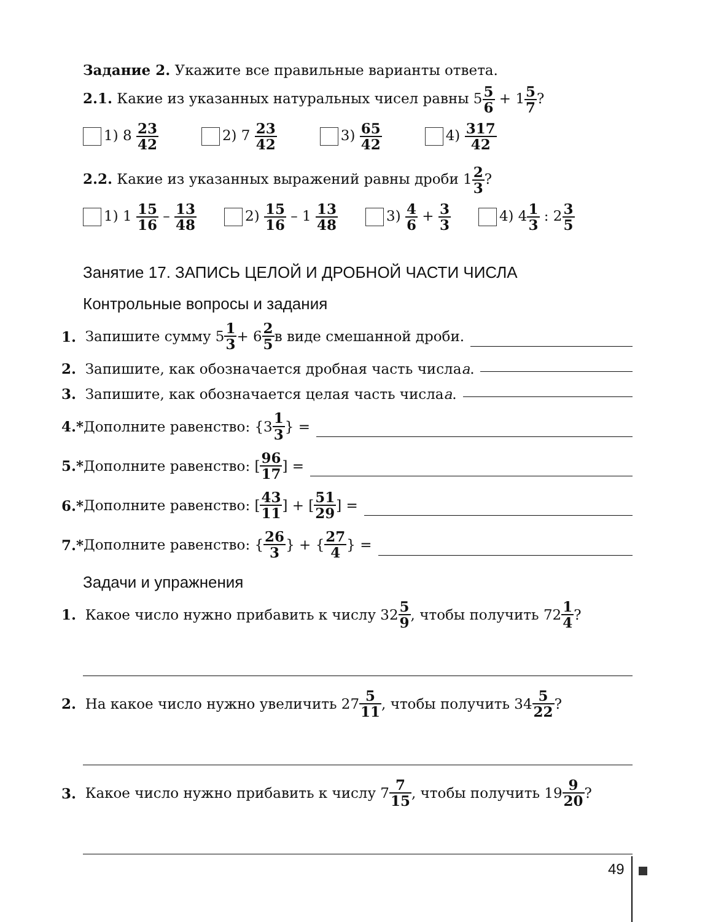Задание 2. Укажите все правильные варианты ответа.
2.1. Какие из указанных натуральных чисел равны 55 6 + 15 7?
1) 8 23 42
2) 7 23 42
3) 65 42
4) 317 42
2.2. Какие из указанных выражений равны дроби 12 3?
1) 1 15 16 – 13 48
2) 15 16 – 1 13 48
3) 4 6 + 3 3
4) 41 3 : 23 5
Занятие 17. ЗАПИСЬ ЦЕЛОЙ И ДРОБНОЙ ЧАСТИ ЧИСЛА
Контрольные вопросы и задания
1. Запишите сумму 5 1 3 + 6 2 5 в виде смешанной дроби.
2. Запишите, как обозначается дробная часть числа a.
3. Запишите, как обозначается целая часть числа a.
4.* Дополните равенство: {3 1 3 } =
5.* Дополните равенство: [96 17] =
6.* Дополните равенство: [43 11] + [51 29] =
7.* Дополните равенство: { 26 3 } + { 27 4 } =
Задачи и упражнения
1. Какое число нужно прибавить к числу 32 5 9, чтобы получить 72 1 4?
2. На какое число нужно увеличить 27 5 11, чтобы получить 34 5 22?
3. Какое число нужно прибавить к числу 7 7 15, чтобы получить 19 9 20?
49